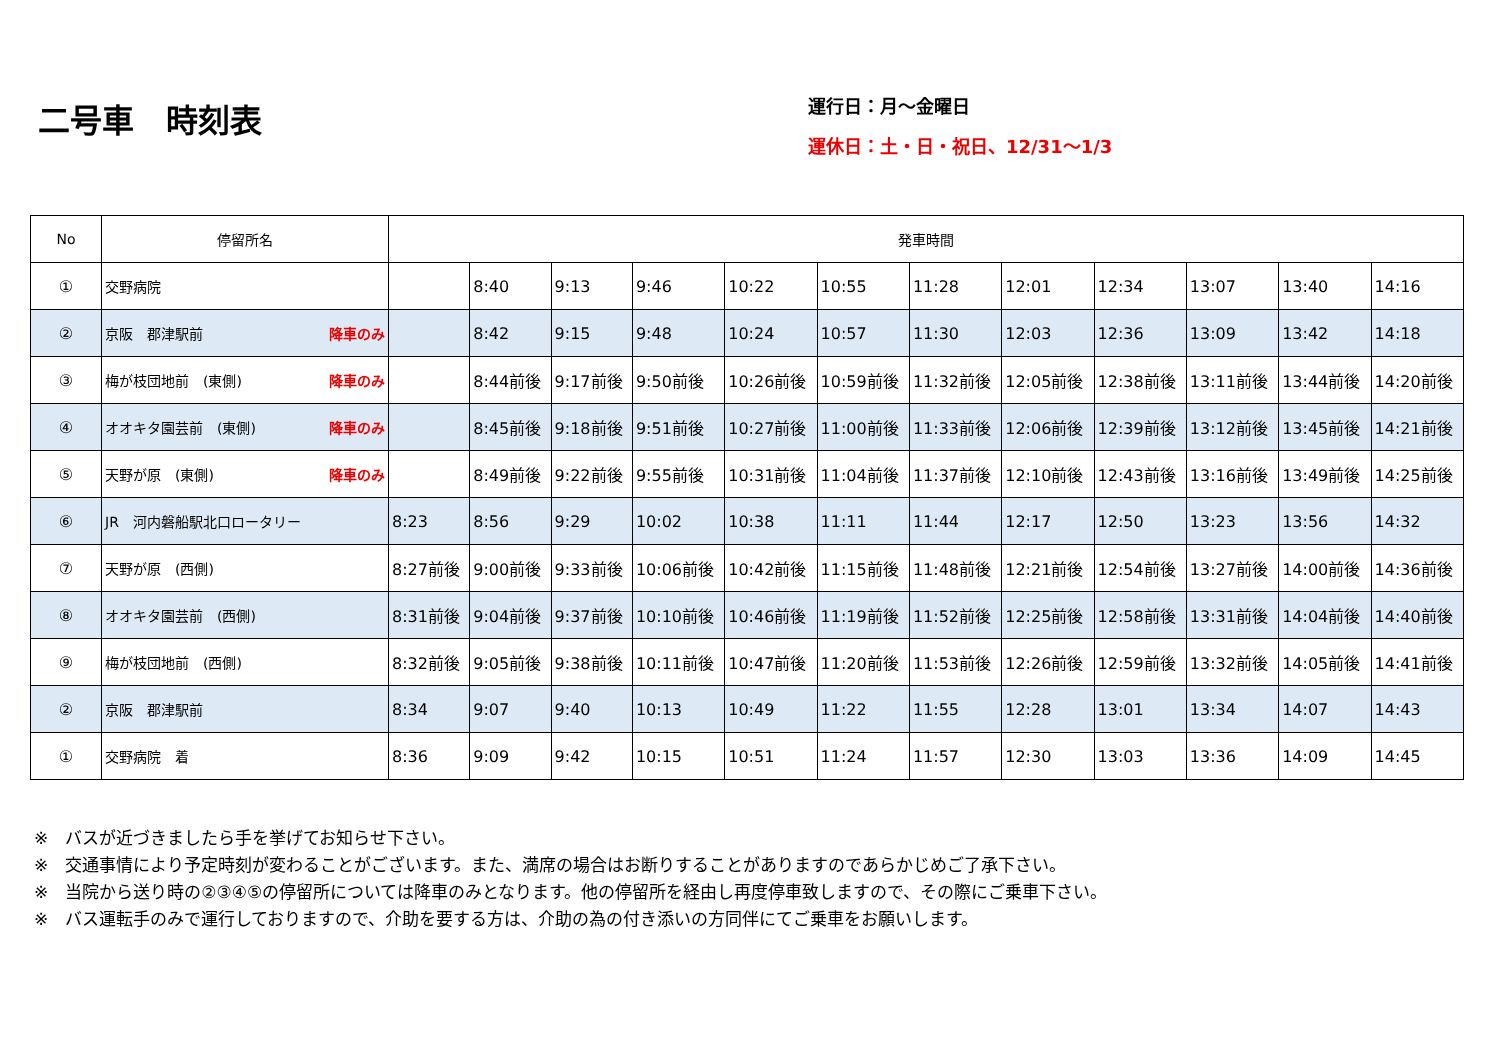二号車　時刻表
運行日：月～金曜日
運休日：土・日・祝日、12/31～1/3
| No | 停留所名 | 発車時間 | | | | | | | | | | | |
| --- | --- | --- | --- | --- | --- | --- | --- | --- | --- | --- | --- | --- | --- |
| ① | 交野病院 | | 8:40 | 9:13 | 9:46 | 10:22 | 10:55 | 11:28 | 12:01 | 12:34 | 13:07 | 13:40 | 14:16 |
| ② | 京阪 郡津駅前 降車のみ | | 8:42 | 9:15 | 9:48 | 10:24 | 10:57 | 11:30 | 12:03 | 12:36 | 13:09 | 13:42 | 14:18 |
| ③ | 梅が枝団地前 (東側) 降車のみ | | 8:44前後 | 9:17前後 | 9:50前後 | 10:26前後 | 10:59前後 | 11:32前後 | 12:05前後 | 12:38前後 | 13:11前後 | 13:44前後 | 14:20前後 |
| ④ | オオキタ園芸前 (東側) 降車のみ | | 8:45前後 | 9:18前後 | 9:51前後 | 10:27前後 | 11:00前後 | 11:33前後 | 12:06前後 | 12:39前後 | 13:12前後 | 13:45前後 | 14:21前後 |
| ⑤ | 天野が原 (東側) 降車のみ | | 8:49前後 | 9:22前後 | 9:55前後 | 10:31前後 | 11:04前後 | 11:37前後 | 12:10前後 | 12:43前後 | 13:16前後 | 13:49前後 | 14:25前後 |
| ⑥ | JR 河内磐船駅北口ロータリー | 8:23 | 8:56 | 9:29 | 10:02 | 10:38 | 11:11 | 11:44 | 12:17 | 12:50 | 13:23 | 13:56 | 14:32 |
| ⑦ | 天野が原 (西側) | 8:27前後 | 9:00前後 | 9:33前後 | 10:06前後 | 10:42前後 | 11:15前後 | 11:48前後 | 12:21前後 | 12:54前後 | 13:27前後 | 14:00前後 | 14:36前後 |
| ⑧ | オオキタ園芸前 (西側) | 8:31前後 | 9:04前後 | 9:37前後 | 10:10前後 | 10:46前後 | 11:19前後 | 11:52前後 | 12:25前後 | 12:58前後 | 13:31前後 | 14:04前後 | 14:40前後 |
| ⑨ | 梅が枝団地前 (西側) | 8:32前後 | 9:05前後 | 9:38前後 | 10:11前後 | 10:47前後 | 11:20前後 | 11:53前後 | 12:26前後 | 12:59前後 | 13:32前後 | 14:05前後 | 14:41前後 |
| ② | 京阪 郡津駅前 | 8:34 | 9:07 | 9:40 | 10:13 | 10:49 | 11:22 | 11:55 | 12:28 | 13:01 | 13:34 | 14:07 | 14:43 |
| ① | 交野病院 着 | 8:36 | 9:09 | 9:42 | 10:15 | 10:51 | 11:24 | 11:57 | 12:30 | 13:03 | 13:36 | 14:09 | 14:45 |
※　バスが近づきましたら手を挙げてお知らせ下さい。
※　交通事情により予定時刻が変わることがございます。また、満席の場合はお断りすることがありますのであらかじめご了承下さい。
※　当院から送り時の②③④⑤の停留所については降車のみとなります。他の停留所を経由し再度停車致しますので、その際にご乗車下さい。
※　バス運転手のみで運行しておりますので、介助を要する方は、介助の為の付き添いの方同伴にてご乗車をお願いします。